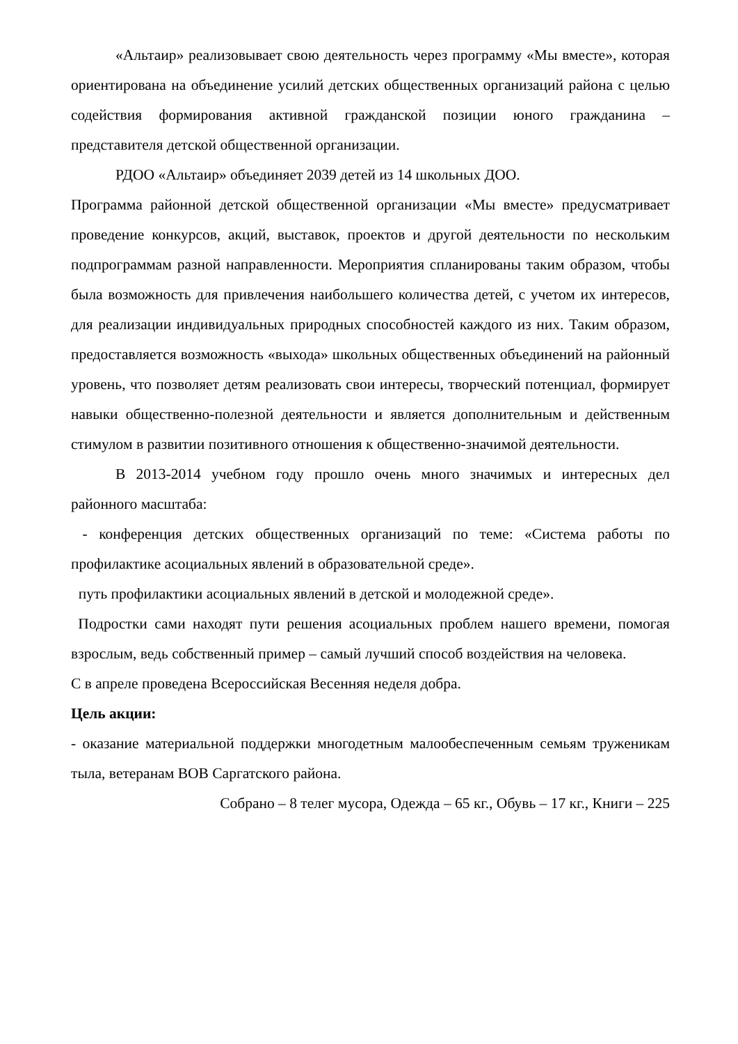«Альтаир» реализовывает свою деятельность через программу «Мы вместе», которая ориентирована на объединение усилий детских общественных организаций района с целью содействия формирования активной гражданской позиции юного гражданина – представителя детской общественной организации.
РДОО «Альтаир» объединяет 2039 детей из 14 школьных ДОО.
Программа районной детской общественной организации «Мы вместе» предусматривает проведение конкурсов, акций, выставок, проектов и другой деятельности по нескольким подпрограммам разной направленности. Мероприятия спланированы таким образом, чтобы была возможность для привлечения наибольшего количества детей, с учетом их интересов, для реализации индивидуальных природных способностей каждого из них. Таким образом, предоставляется возможность «выхода» школьных общественных объединений на районный уровень, что позволяет детям реализовать свои интересы, творческий потенциал, формирует навыки общественно-полезной деятельности и является дополнительным и действенным стимулом в развитии позитивного отношения к общественно-значимой деятельности.
В 2013-2014 учебном году прошло очень много значимых и интересных дел районного масштаба:
- конференция детских общественных организаций по теме: «Система работы по профилактике асоциальных явлений в образовательной среде».
путь профилактики асоциальных явлений в детской и молодежной среде».
Подростки сами находят пути решения асоциальных проблем нашего времени, помогая взрослым, ведь собственный пример – самый лучший способ воздействия на человека.
С в апреле проведена Всероссийская Весенняя неделя добра.
Цель акции:
- оказание материальной поддержки многодетным малообеспеченным семьям труженикам тыла, ветеранам ВОВ Саргатского района.
Собрано – 8 телег мусора, Одежда – 65 кг., Обувь – 17 кг., Книги – 225